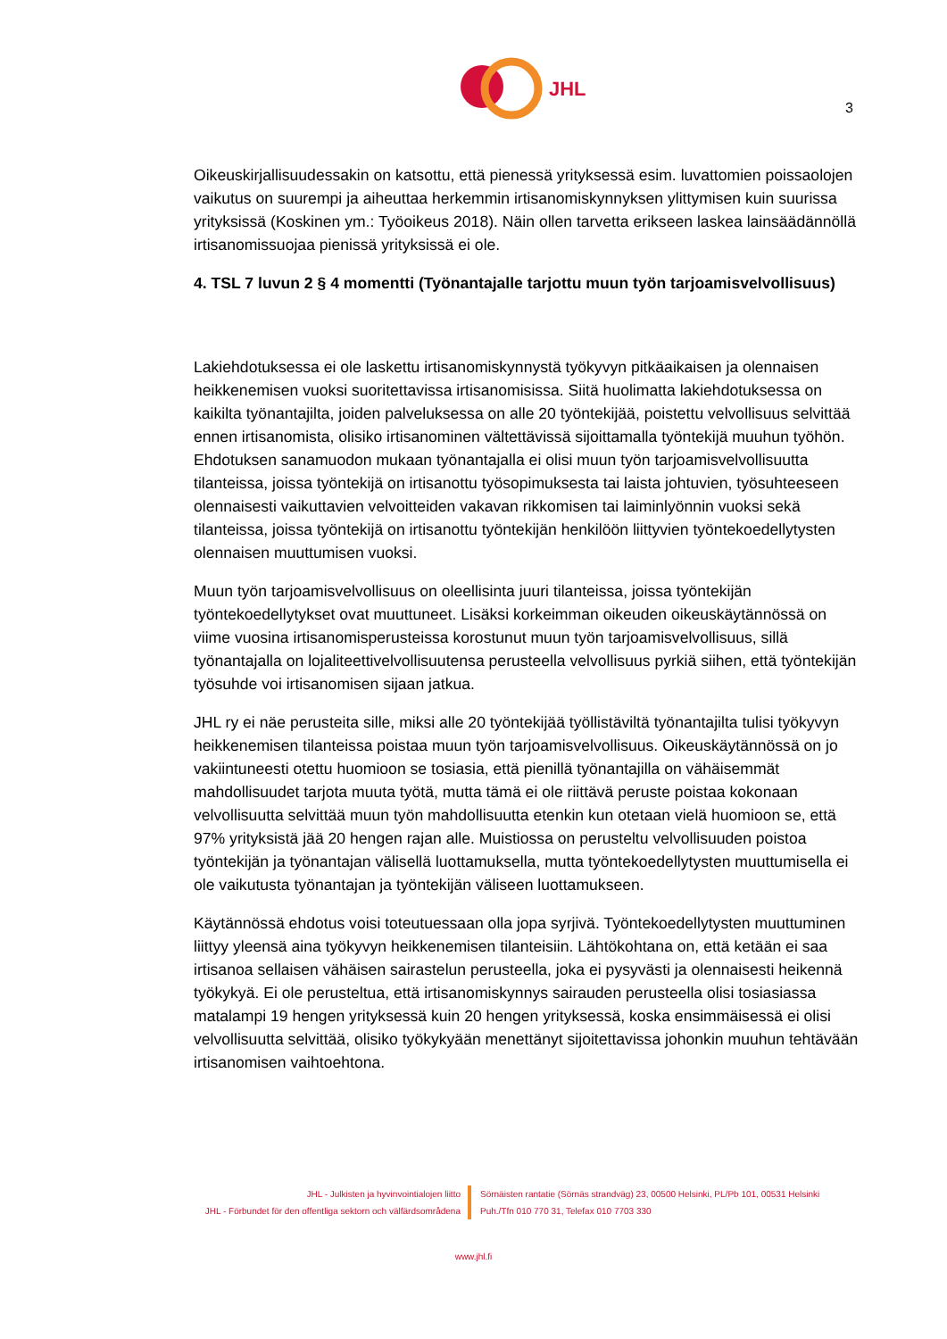JHL
3
Oikeuskirjallisuudessakin on katsottu, että pienessä yrityksessä esim. luvattomien poissaolojen vaikutus on suurempi ja aiheuttaa herkemmin irtisanomiskynnyksen ylittymisen kuin suurissa yrityksissä (Koskinen ym.: Työoikeus 2018). Näin ollen tarvetta erikseen laskea lainsäädännöllä irtisanomissuojaa pienissä yrityksissä ei ole.
4. TSL 7 luvun 2 § 4 momentti (Työnantajalle tarjottu muun työn tarjoamisvelvollisuus)
Lakiehdotuksessa ei ole laskettu irtisanomiskynnystä työkyvyn pitkäaikaisen ja olennaisen heikkenemisen vuoksi suoritettavissa irtisanomisissa. Siitä huolimatta lakiehdotuksessa on kaikilta työnantajilta, joiden palveluksessa on alle 20 työntekijää, poistettu velvollisuus selvittää ennen irtisanomista, olisiko irtisanominen vältettävissä sijoittamalla työntekijä muuhun työhön. Ehdotuksen sanamuodon mukaan työnantajalla ei olisi muun työn tarjoamisvelvollisuutta tilanteissa, joissa työntekijä on irtisanottu työsopimuksesta tai laista johtuvien, työsuhteeseen olennaisesti vaikuttavien velvoitteiden vakavan rikkomisen tai laiminlyönnin vuoksi sekä tilanteissa, joissa työntekijä on irtisanottu työntekijän henkilöön liittyvien työntekoedellytysten olennaisen muuttumisen vuoksi.
Muun työn tarjoamisvelvollisuus on oleellisinta juuri tilanteissa, joissa työntekijän työntekoedellytykset ovat muuttuneet. Lisäksi korkeimman oikeuden oikeuskäytännössä on viime vuosina irtisanomisperusteissa korostunut muun työn tarjoamisvelvollisuus, sillä työnantajalla on lojaliteettivelvollisuutensa perusteella velvollisuus pyrkiä siihen, että työntekijän työsuhde voi irtisanomisen sijaan jatkua.
JHL ry ei näe perusteita sille, miksi alle 20 työntekijää työllistäviltä työnantajilta tulisi työkyvyn heikkenemisen tilanteissa poistaa muun työn tarjoamisvelvollisuus. Oikeuskäytännössä on jo vakiintuneesti otettu huomioon se tosiasia, että pienillä työnantajilla on vähäisemmät mahdollisuudet tarjota muuta työtä, mutta tämä ei ole riittävä peruste poistaa kokonaan velvollisuutta selvittää muun työn mahdollisuutta etenkin kun otetaan vielä huomioon se, että 97% yrityksistä jää 20 hengen rajan alle. Muistiossa on perusteltu velvollisuuden poistoa työntekijän ja työnantajan välisellä luottamuksella, mutta työntekoedellytysten muuttumisella ei ole vaikutusta työnantajan ja työntekijän väliseen luottamukseen.
Käytännössä ehdotus voisi toteutuessaan olla jopa syrjivä. Työntekoedellytysten muuttuminen liittyy yleensä aina työkyvyn heikkenemisen tilanteisiin. Lähtökohtana on, että ketään ei saa irtisanoa sellaisen vähäisen sairastelun perusteella, joka ei pysyvästi ja olennaisesti heikennä työkykyä. Ei ole perusteltua, että irtisanomiskynnys sairauden perusteella olisi tosiasiassa matalampi 19 hengen yrityksessä kuin 20 hengen yrityksessä, koska ensimmäisessä ei olisi velvollisuutta selvittää, olisiko työkykyään menettänyt sijoitettavissa johonkin muuhun tehtävään irtisanomisen vaihtoehtona.
JHL - Julkisten ja hyvinvointialojen liitto
JHL - Förbundet för den offentliga sektorn och välfärdsområdena
Sörnäisten rantatie (Sörnäs strandväg) 23, 00500 Helsinki, PL/Pb 101, 00531 Helsinki
Puh./Tfn 010 770 31, Telefax 010 7703 330
www.jhl.fi